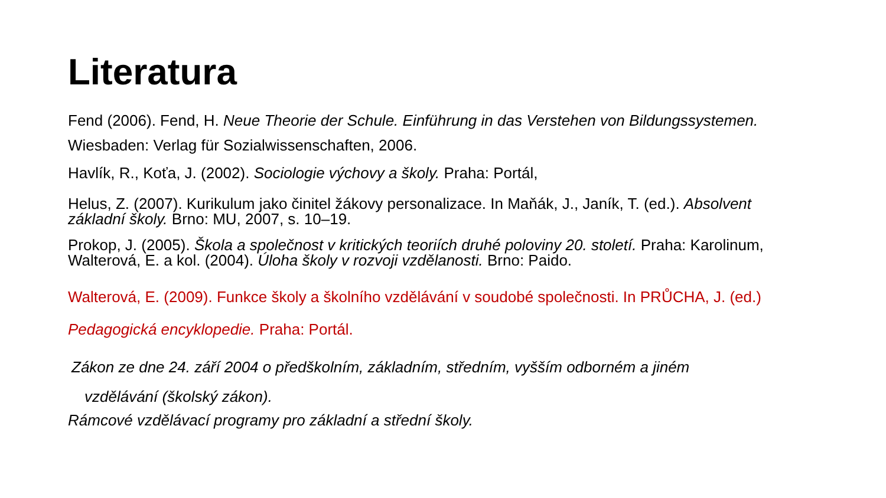Literatura
Fend (2006). Fend, H. Neue Theorie der Schule. Einführung in das Verstehen von Bildungssystemen. Wiesbaden: Verlag für Sozialwissenschaften, 2006.
Havlík, R., Koťa, J. (2002). Sociologie výchovy a školy. Praha: Portál,
Helus, Z. (2007). Kurikulum jako činitel žákovy personalizace. In Maňák, J., Janík, T. (ed.). Absolvent základní školy. Brno: MU, 2007, s. 10–19.
Prokop, J. (2005). Škola a společnost v kritických teoriích druhé poloviny 20. století. Praha: Karolinum, Walterová, E. a kol. (2004). Úloha školy v rozvoji vzdělanosti. Brno: Paido.
Walterová, E. (2009). Funkce školy a školního vzdělávání v soudobé společnosti. In PRŮCHA, J. (ed.) Pedagogická encyklopedie. Praha: Portál.
Zákon ze dne 24. září 2004 o předškolním, základním, středním, vyšším odborném a jiném
vzdělávání (školský zákon).
Rámcové vzdělávací programy pro základní a střední školy.